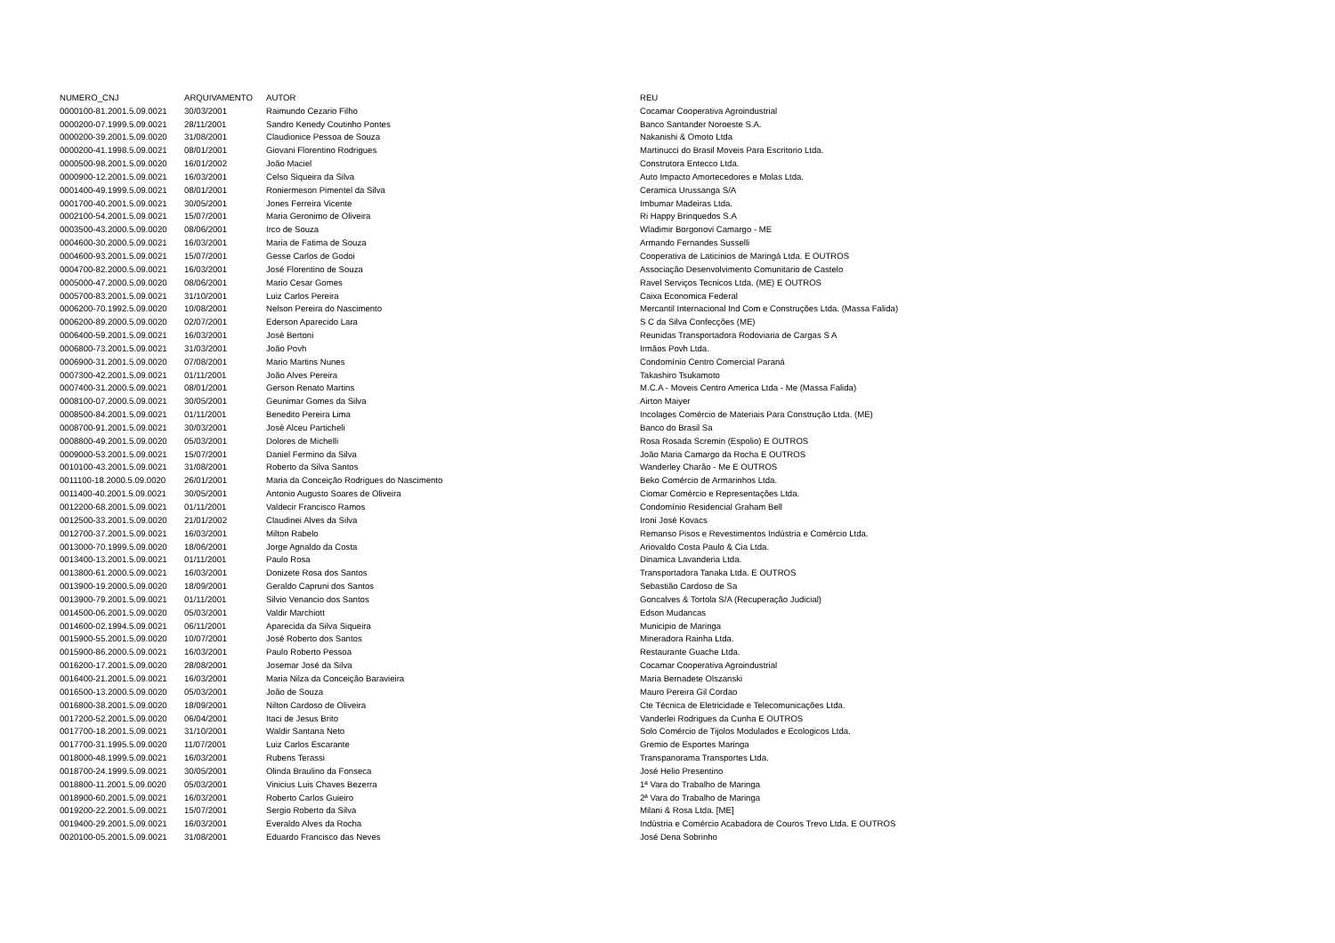| NUMERO_CNJ | ARQUIVAMENTO | AUTOR | REU |
| --- | --- | --- | --- |
| 0000100-81.2001.5.09.0021 | 30/03/2001 | Raimundo Cezario Filho | Cocamar Cooperativa Agroindustrial |
| 0000200-07.1999.5.09.0021 | 28/11/2001 | Sandro Kenedy Coutinho Pontes | Banco Santander Noroeste S.A. |
| 0000200-39.2001.5.09.0020 | 31/08/2001 | Claudionice Pessoa de Souza | Nakanishi & Omoto Ltda |
| 0000200-41.1998.5.09.0021 | 08/01/2001 | Giovani Florentino Rodrigues | Martinucci do Brasil Moveis Para Escritorio Ltda. |
| 0000500-98.2001.5.09.0020 | 16/01/2002 | João Maciel | Construtora Entecco Ltda. |
| 0000900-12.2001.5.09.0021 | 16/03/2001 | Celso Siqueira da Silva | Auto Impacto Amortecedores e Molas Ltda. |
| 0001400-49.1999.5.09.0021 | 08/01/2001 | Roniermeson Pimentel da Silva | Ceramica Urussanga S/A |
| 0001700-40.2001.5.09.0021 | 30/05/2001 | Jones Ferreira Vicente | Imbumar Madeiras Ltda. |
| 0002100-54.2001.5.09.0021 | 15/07/2001 | Maria Geronimo de Oliveira | Ri Happy Brinquedos S.A |
| 0003500-43.2000.5.09.0020 | 08/06/2001 | Irco de Souza | Wladimir Borgonovi Camargo - ME |
| 0004600-30.2000.5.09.0021 | 16/03/2001 | Maria de Fatima de Souza | Armando Fernandes Susselli |
| 0004600-93.2001.5.09.0021 | 15/07/2001 | Gesse Carlos de Godoi | Cooperativa de Laticinios de Maringá Ltda. E OUTROS |
| 0004700-82.2000.5.09.0021 | 16/03/2001 | José Florentino de Souza | Associação Desenvolvimento Comunitario de Castelo |
| 0005000-47.2000.5.09.0020 | 08/06/2001 | Mario Cesar Gomes | Ravel Serviços Tecnicos Ltda. (ME) E OUTROS |
| 0005700-83.2001.5.09.0021 | 31/10/2001 | Luiz Carlos Pereira | Caixa Economica Federal |
| 0006200-70.1992.5.09.0020 | 10/08/2001 | Nelson Pereira do Nascimento | Mercantil Internacional Ind Com e Construções Ltda. (Massa Falida) |
| 0006200-89.2000.5.09.0020 | 02/07/2001 | Ederson Aparecido Lara | S C da Silva Confecções (ME) |
| 0006400-59.2001.5.09.0021 | 16/03/2001 | José Bertoni | Reunidas Transportadora Rodoviaria de Cargas S A |
| 0006800-73.2001.5.09.0021 | 31/03/2001 | João Povh | Irmãos Povh Ltda. |
| 0006900-31.2001.5.09.0020 | 07/08/2001 | Mario Martins Nunes | Condomínio Centro Comercial Paraná |
| 0007300-42.2001.5.09.0021 | 01/11/2001 | João Alves Pereira | Takashiro Tsukamoto |
| 0007400-31.2000.5.09.0021 | 08/01/2001 | Gerson Renato Martins | M.C.A - Moveis Centro America Ltda - Me (Massa Falida) |
| 0008100-07.2000.5.09.0021 | 30/05/2001 | Geunimar Gomes da Silva | Airton Maiyer |
| 0008500-84.2001.5.09.0021 | 01/11/2001 | Benedito Pereira Lima | Incolages Comércio de Materiais Para Construção Ltda. (ME) |
| 0008700-91.2001.5.09.0021 | 30/03/2001 | José Alceu Particheli | Banco do Brasil Sa |
| 0008800-49.2001.5.09.0020 | 05/03/2001 | Dolores de Michelli | Rosa Rosada Scremin (Espolio) E OUTROS |
| 0009000-53.2001.5.09.0021 | 15/07/2001 | Daniel Fermino da Silva | João Maria Camargo da Rocha E OUTROS |
| 0010100-43.2001.5.09.0021 | 31/08/2001 | Roberto da Silva Santos | Wanderley Charão - Me E OUTROS |
| 0011100-18.2000.5.09.0020 | 26/01/2001 | Maria da Conceição Rodrigues do Nascimento | Beko Comércio de Armarinhos Ltda. |
| 0011400-40.2001.5.09.0021 | 30/05/2001 | Antonio Augusto Soares de Oliveira | Ciomar Comércio e Representações Ltda. |
| 0012200-68.2001.5.09.0021 | 01/11/2001 | Valdecir Francisco Ramos | Condomínio Residencial Graham Bell |
| 0012500-33.2001.5.09.0020 | 21/01/2002 | Claudinei Alves da Silva | Ironi José Kovacs |
| 0012700-37.2001.5.09.0021 | 16/03/2001 | Milton Rabelo | Remanso Pisos e Revestimentos Indústria e Comércio Ltda. |
| 0013000-70.1999.5.09.0020 | 18/06/2001 | Jorge Agnaldo da Costa | Ariovaldo Costa Paulo & Cia Ltda. |
| 0013400-13.2001.5.09.0021 | 01/11/2001 | Paulo Rosa | Dinamica Lavanderia Ltda. |
| 0013800-61.2000.5.09.0021 | 16/03/2001 | Donizete Rosa dos Santos | Transportadora Tanaka Ltda. E OUTROS |
| 0013900-19.2000.5.09.0020 | 18/09/2001 | Geraldo Capruni dos Santos | Sebastião Cardoso de Sa |
| 0013900-79.2001.5.09.0021 | 01/11/2001 | Silvio Venancio dos Santos | Goncalves & Tortola S/A (Recuperação Judicial) |
| 0014500-06.2001.5.09.0020 | 05/03/2001 | Valdir Marchiott | Edson Mudancas |
| 0014600-02.1994.5.09.0021 | 06/11/2001 | Aparecida da Silva Siqueira | Municipio de Maringa |
| 0015900-55.2001.5.09.0020 | 10/07/2001 | José Roberto dos Santos | Mineradora Rainha Ltda. |
| 0015900-86.2000.5.09.0021 | 16/03/2001 | Paulo Roberto Pessoa | Restaurante Guache Ltda. |
| 0016200-17.2001.5.09.0020 | 28/08/2001 | Josemar José da Silva | Cocamar Cooperativa Agroindustrial |
| 0016400-21.2001.5.09.0021 | 16/03/2001 | Maria Nilza da Conceição Baravieira | Maria Bernadete Olszanski |
| 0016500-13.2000.5.09.0020 | 05/03/2001 | João de Souza | Mauro Pereira Gil Cordao |
| 0016800-38.2001.5.09.0020 | 18/09/2001 | Nilton Cardoso de Oliveira | Cte Técnica de Eletricidade e Telecomunicações Ltda. |
| 0017200-52.2001.5.09.0020 | 06/04/2001 | Itaci de Jesus Brito | Vanderlei Rodrigues da Cunha E OUTROS |
| 0017700-18.2001.5.09.0021 | 31/10/2001 | Waldir Santana Neto | Solo Comércio de Tijolos Modulados e Ecologicos Ltda. |
| 0017700-31.1995.5.09.0020 | 11/07/2001 | Luiz Carlos Escarante | Gremio de Esportes Maringa |
| 0018000-48.1999.5.09.0021 | 16/03/2001 | Rubens Terassi | Transpanorama Transportes Ltda. |
| 0018700-24.1999.5.09.0021 | 30/05/2001 | Olinda Braulino da Fonseca | José Helio Presentino |
| 0018800-11.2001.5.09.0020 | 05/03/2001 | Vinicius Luis Chaves Bezerra | 1ª Vara do Trabalho de Maringa |
| 0018900-60.2001.5.09.0021 | 16/03/2001 | Roberto Carlos Guieiro | 2ª Vara do Trabalho de Maringa |
| 0019200-22.2001.5.09.0021 | 15/07/2001 | Sergio Roberto da Silva | Milani & Rosa Ltda. [ME] |
| 0019400-29.2001.5.09.0021 | 16/03/2001 | Everaldo Alves da Rocha | Indústria e Comércio Acabadora de Couros Trevo Ltda. E OUTROS |
| 0020100-05.2001.5.09.0021 | 31/08/2001 | Eduardo Francisco das Neves | José Dena Sobrinho |